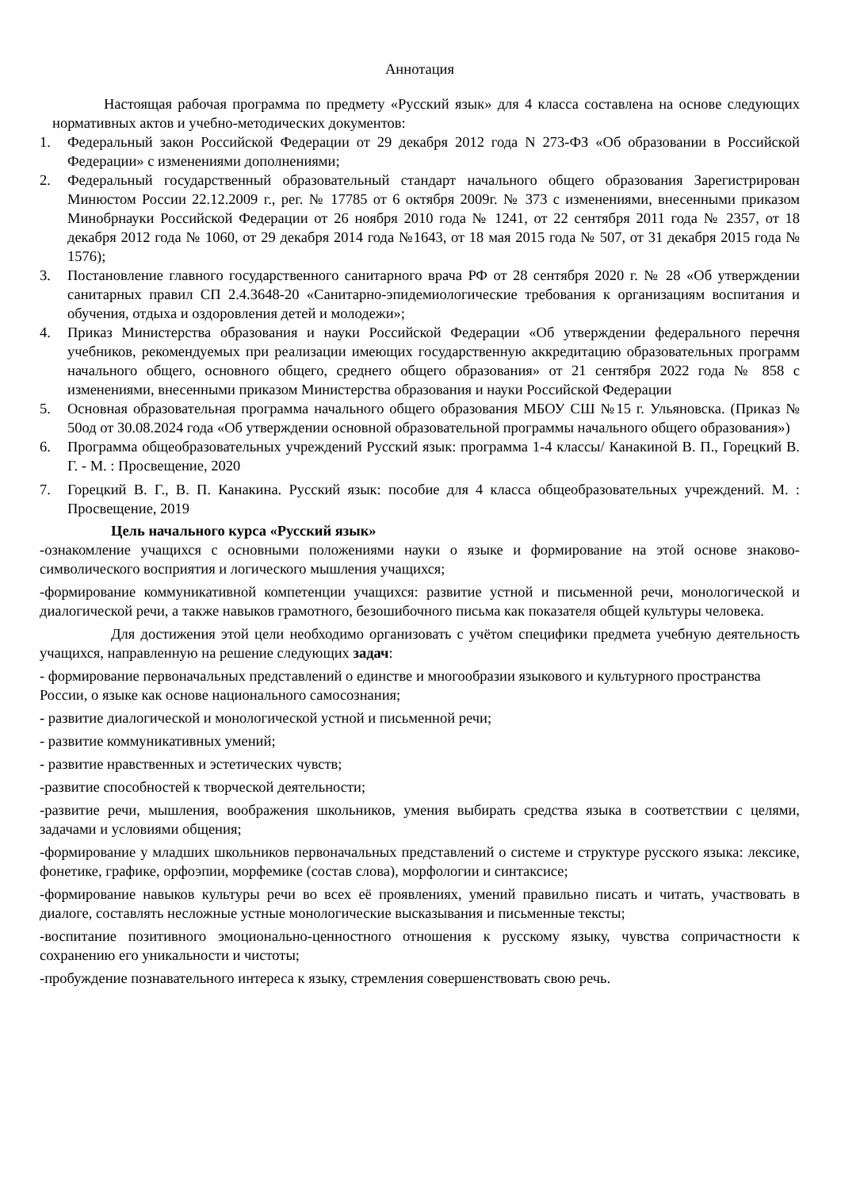Аннотация
Настоящая рабочая программа по предмету «Русский язык» для 4 класса составлена на основе следующих нормативных актов и учебно-методических документов:
1. Федеральный закон Российской Федерации от 29 декабря 2012 года N 273-ФЗ «Об образовании в Российской Федерации» с изменениями дополнениями;
2. Федеральный государственный образовательный стандарт начального общего образования Зарегистрирован Минюстом России 22.12.2009 г., рег. № 17785 от 6 октября 2009г. № 373 с изменениями, внесенными приказом Минобрнауки Российской Федерации от 26 ноября 2010 года № 1241, от 22 сентября 2011 года № 2357, от 18 декабря 2012 года № 1060, от 29 декабря 2014 года №1643, от 18 мая 2015 года № 507, от 31 декабря 2015 года № 1576);
3. Постановление главного государственного санитарного врача РФ от 28 сентября 2020 г. № 28 «Об утверждении санитарных правил СП 2.4.3648-20 «Санитарно-эпидемиологические требования к организациям воспитания и обучения, отдыха и оздоровления детей и молодежи»;
4. Приказ Министерства образования и науки Российской Федерации «Об утверждении федерального перечня учебников, рекомендуемых при реализации имеющих государственную аккредитацию образовательных программ начального общего, основного общего, среднего общего образования» от 21 сентября 2022 года № 858 с изменениями, внесенными приказом Министерства образования и науки Российской Федерации
5. Основная образовательная программа начального общего образования МБОУ СШ №15 г. Ульяновска. (Приказ № 50од от 30.08.2024 года «Об утверждении основной образовательной программы начального общего образования»)
6. Программа общеобразовательных учреждений Русский язык: программа 1-4 классы/ Канакиной В. П., Горецкий В. Г. - М. : Просвещение, 2020
7. Горецкий В. Г., В. П. Канакина. Русский язык: пособие для 4 класса общеобразовательных учреждений. М. : Просвещение, 2019
Цель начального курса «Русский язык»
-ознакомление учащихся с основными положениями науки о языке и формирование на этой основе знаково-символического восприятия и логического мышления учащихся;
-формирование коммуникативной компетенции учащихся: развитие устной и письменной речи, монологической и диалогической речи, а также навыков грамотного, безошибочного письма как показателя общей культуры человека.
Для достижения этой цели необходимо организовать с учётом специфики предмета учебную деятельность учащихся, направленную на решение следующих задач:
- формирование первоначальных представлений о единстве и многообразии языкового и культурного пространства России, о языке как основе национального самосознания;
- развитие диалогической и монологической устной и письменной речи;
- развитие коммуникативных умений;
- развитие нравственных и эстетических чувств;
-развитие способностей к творческой деятельности;
-развитие речи, мышления, воображения школьников, умения выбирать средства языка в соответствии с целями, задачами и условиями общения;
-формирование у младших школьников первоначальных представлений о системе и структуре русского языка: лексике, фонетике, графике, орфоэпии, морфемике (состав слова), морфологии и синтаксисе;
-формирование навыков культуры речи во всех её проявлениях, умений правильно писать и читать, участвовать в диалоге, составлять несложные устные монологические высказывания и письменные тексты;
-воспитание позитивного эмоционально-ценностного отношения к русскому языку, чувства сопричастности к сохранению его уникальности и чистоты;
-пробуждение познавательного интереса к языку, стремления совершенствовать свою речь.